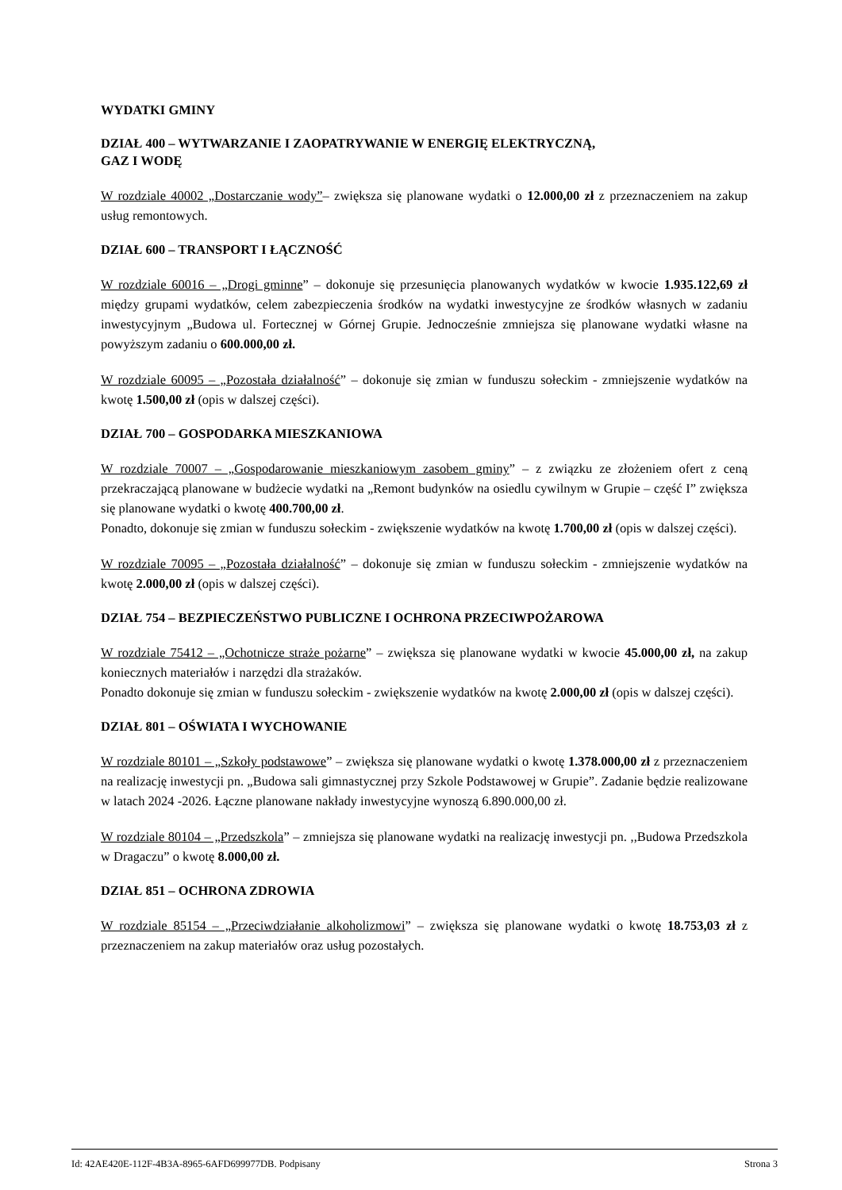WYDATKI GMINY
DZIAŁ 400 – WYTWARZANIE I ZAOPATRYWANIE W ENERGIĘ ELEKTRYCZNĄ,
GAZ I WODĘ
W rozdziale 40002 „Dostarczanie wody”– zwiększa się planowane wydatki o 12.000,00 zł z przeznaczeniem na zakup usług remontowych.
DZIAŁ 600 – TRANSPORT I ŁĄCZNOŚĆ
W rozdziale 60016 – „Drogi gminne” – dokonuje się przesunięcia planowanych wydatków w kwocie 1.935.122,69 zł między grupami wydatków, celem zabezpieczenia środków na wydatki inwestycyjne ze środków własnych w zadaniu inwestycyjnym „Budowa ul. Fortecznej w Górnej Grupie. Jednocześnie zmniejsza się planowane wydatki własne na powyższym zadaniu o 600.000,00 zł.
W rozdziale 60095 – „Pozostała działalność” – dokonuje się zmian w funduszu sołeckim - zmniejszenie wydatków na kwotę 1.500,00 zł (opis w dalszej części).
DZIAŁ 700 – GOSPODARKA MIESZKANIOWA
W rozdziale 70007 – „Gospodarowanie mieszkaniowym zasobem gminy” – z związku ze złożeniem ofert z ceną przekraczającą planowane w budżecie wydatki na „Remont budynków na osiedlu cywilnym w Grupie – część I” zwiększa się planowane wydatki o kwotę 400.700,00 zł.
Ponadto, dokonuje się zmian w funduszu sołeckim - zwiększenie wydatków na kwotę 1.700,00 zł (opis w dalszej części).
W rozdziale 70095 – „Pozostała działalność” – dokonuje się zmian w funduszu sołeckim - zmniejszenie wydatków na kwotę 2.000,00 zł (opis w dalszej części).
DZIAŁ 754 – BEZPIECZEŃSTWO PUBLICZNE I OCHRONA PRZECIWPOŻAROWA
W rozdziale 75412 – „Ochotnicze straże pożarne” – zwiększa się planowane wydatki w kwocie 45.000,00 zł, na zakup koniecznych materiałów i narzędzi dla strażaków.
Ponadto dokonuje się zmian w funduszu sołeckim - zwiększenie wydatków na kwotę 2.000,00 zł (opis w dalszej części).
DZIAŁ 801 – OŚWIATA I WYCHOWANIE
W rozdziale 80101 – „Szkoły podstawowe” – zwiększa się planowane wydatki o kwotę 1.378.000,00 zł z przeznaczeniem na realizację inwestycji pn. „Budowa sali gimnastycznej przy Szkole Podstawowej w Grupie”. Zadanie będzie realizowane w latach 2024 -2026. Łączne planowane nakłady inwestycyjne wynoszą 6.890.000,00 zł.
W rozdziale 80104 – „Przedszkola” – zmniejsza się planowane wydatki na realizację inwestycji pn. ,,Budowa Przedszkola w Dragaczu” o kwotę 8.000,00 zł.
DZIAŁ 851 – OCHRONA ZDROWIA
W rozdziale 85154 – „Przeciwdziałanie alkoholizmowi” – zwiększa się planowane wydatki o kwotę 18.753,03 zł z przeznaczeniem na zakup materiałów oraz usług pozostałych.
Id: 42AE420E-112F-4B3A-8965-6AFD699977DB. Podpisany Strona 3